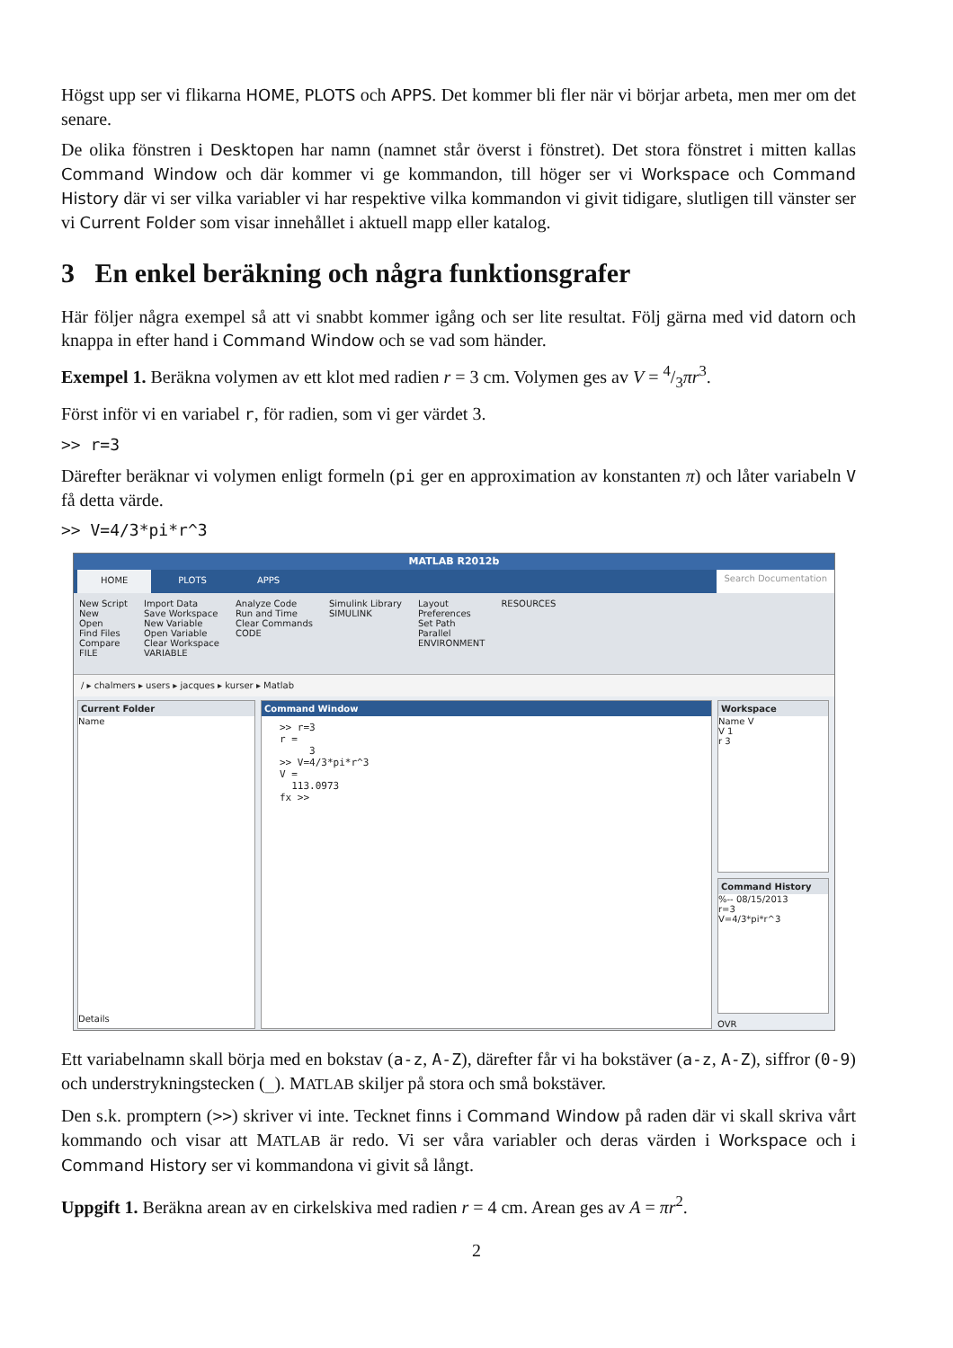Högst upp ser vi flikarna HOME, PLOTS och APPS. Det kommer bli fler när vi börjar arbeta, men mer om det senare.
De olika fönstren i Desktopen har namn (namnet står överst i fönstret). Det stora fönstret i mitten kallas Command Window och där kommer vi ge kommandon, till höger ser vi Workspace och Command History där vi ser vilka variabler vi har respektive vilka kommandon vi givit tidigare, slutligen till vänster ser vi Current Folder som visar innehållet i aktuell mapp eller katalog.
3 En enkel beräkning och några funktionsgrafer
Här följer några exempel så att vi snabbt kommer igång och ser lite resultat. Följ gärna med vid datorn och knappa in efter hand i Command Window och se vad som händer.
Exempel 1. Beräkna volymen av ett klot med radien r = 3 cm. Volymen ges av V = 4/3πr<sup>3</sup>.
Först inför vi en variabel r, för radien, som vi ger värdet 3.
>> r=3
Därefter beräknar vi volymen enligt formeln (pi ger en approximation av konstanten π) och låter variabeln V få detta värde.
>> V=4/3*pi*r^3
MATLAB R2012b
HOME PLOTS APPS Search Documentation
New Script
New
Open
Find Files
Compare
FILE
Import Data
Save Workspace
New Variable
Open Variable
Clear Workspace
VARIABLE
Analyze Code
Run and Time
Clear Commands
CODE
Simulink Library
SIMULINK
Layout
Preferences
Set Path
Parallel
ENVIRONMENT
RESOURCES
/ ▸ chalmers ▸ users ▸ jacques ▸ kurser ▸ Matlab
Current Folder
Name
Details
Command Window
>> r=3
r =
     3
>> V=4/3*pi*r^3
V =
  113.0973
fx >>
Workspace
Name V
V 1
r 3
Command History
%-- 08/15/2013
r=3
V=4/3*pi*r^3
OVR
Ett variabelnamn skall börja med en bokstav (a-z, A-Z), därefter får vi ha bokstäver (a-z, A-Z), siffror (0-9) och understrykningstecken (_). MATLAB skiljer på stora och små bokstäver.
Den s.k. promptern (>>) skriver vi inte. Tecknet finns i Command Window på raden där vi skall skriva vårt kommando och visar att MATLAB är redo. Vi ser våra variabler och deras värden i Workspace och i Command History ser vi kommandona vi givit så långt.
Uppgift 1. Beräkna arean av en cirkelskiva med radien r = 4 cm. Arean ges av A = πr<sup>2</sup>.
2